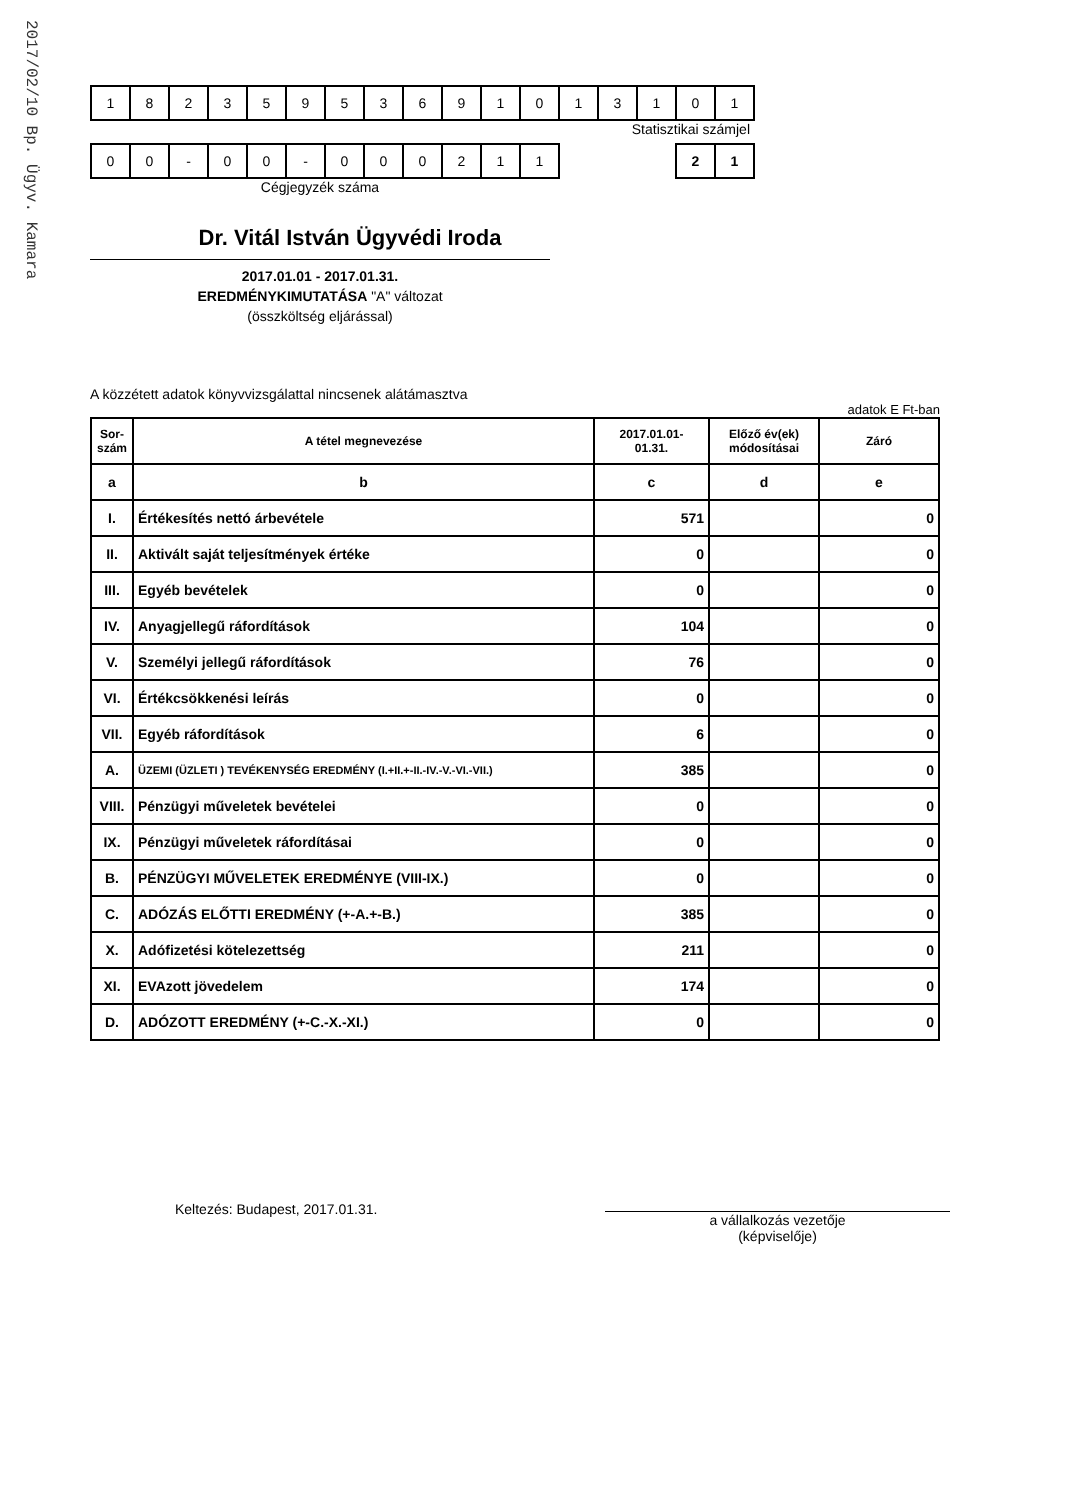2017/02/10 Bp. Ügyv. Kamara
| 1 | 8 | 2 | 3 | 5 | 9 | 5 | 3 | 6 | 9 | 1 | 0 | 1 | 3 | 1 | 0 | 1 |
Statisztikai számjel
| 0 | 0 | - | 0 | 0 | - | 0 | 0 | 0 | 2 | 1 | 1 |
| 2 | 1 |
Cégjegyzék száma
Dr. Vitál István Ügyvédi Iroda
2017.01.01 - 2017.01.31.
EREDMÉNYKIMUTATÁSA "A" változat
(összköltség eljárással)
A közzétett adatok könyvvizsgálattal nincsenek alátámasztva
adatok E Ft-ban
| Sor- szám | A tétel megnevezése | 2017.01.01- 01.31. | Előző év(ek) módosításai | Záró |
| --- | --- | --- | --- | --- |
| a | b | c | d | e |
| I. | Értékesítés nettó árbevétele | 571 | | 0 |
| II. | Aktivált saját teljesítmények értéke | 0 | | 0 |
| III. | Egyéb bevételek | 0 | | 0 |
| IV. | Anyagjellegű ráfordítások | 104 | | 0 |
| V. | Személyi jellegű ráfordítások | 76 | | 0 |
| VI. | Értékcsökkenési leírás | 0 | | 0 |
| VII. | Egyéb ráfordítások | 6 | | 0 |
| A. | ÜZEMI (ÜZLETI ) TEVÉKENYSÉG EREDMÉNY (I.+II.+-II.-IV.-V.-VI.-VII.) | 385 | | 0 |
| VIII. | Pénzügyi műveletek bevételei | 0 | | 0 |
| IX. | Pénzügyi műveletek ráfordításai | 0 | | 0 |
| B. | PÉNZÜGYI MŰVELETEK EREDMÉNYE (VIII-IX.) | 0 | | 0 |
| C. | ADÓZÁS ELŐTTI EREDMÉNY (+-A.+-B.) | 385 | | 0 |
| X. | Adófizetési kötelezettség | 211 | | 0 |
| XI. | EVAzott jövedelem | 174 | | 0 |
| D. | ADÓZOTT EREDMÉNY (+-C.-X.-XI.) | 0 | | 0 |
Keltezés: Budapest, 2017.01.31.
a vállalkozás vezetője
(képviselője)